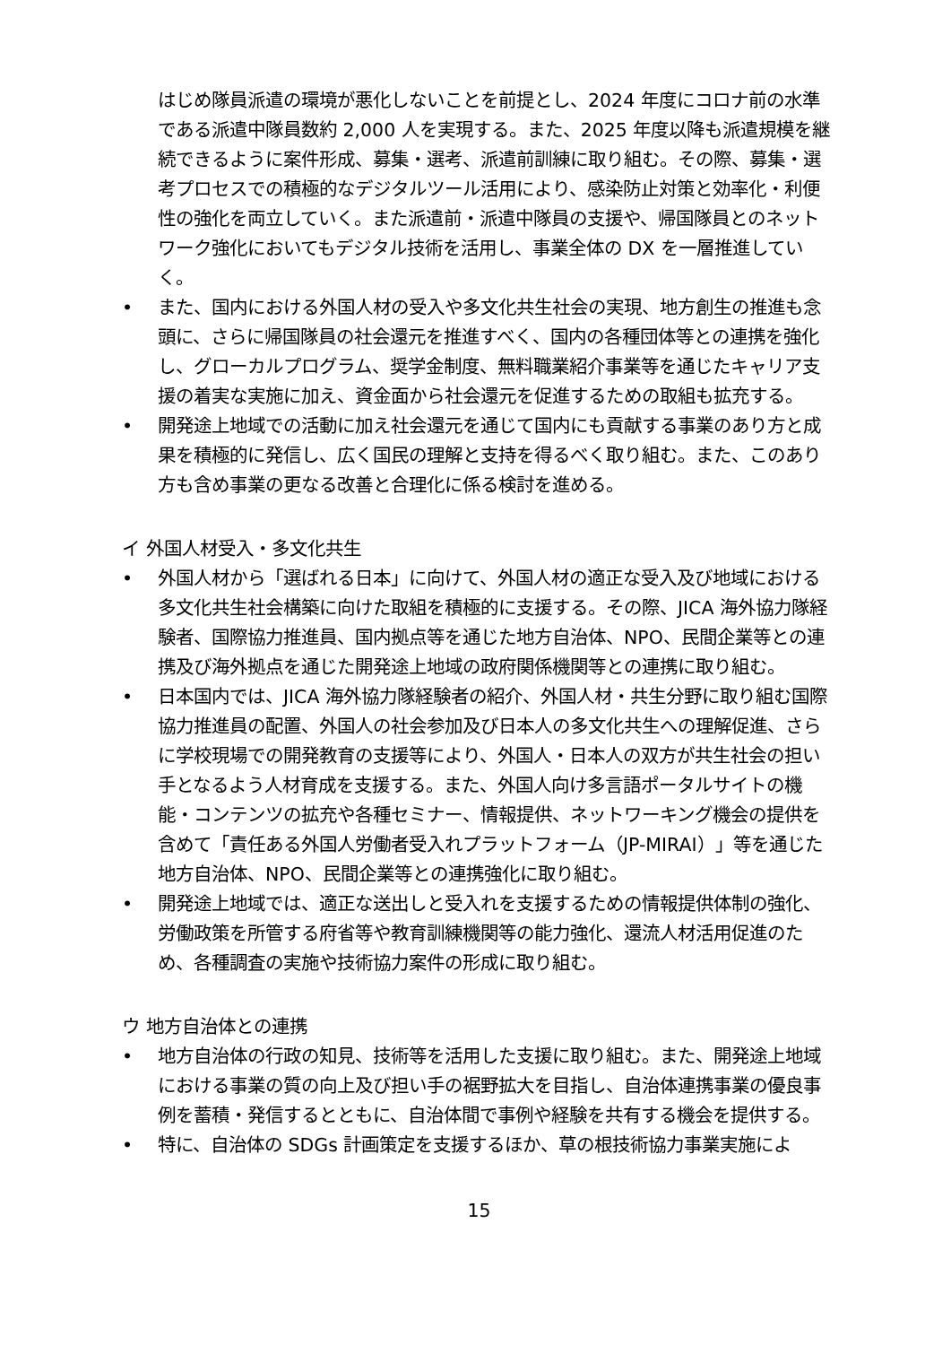はじめ隊員派遣の環境が悪化しないことを前提とし、2024 年度にコロナ前の水準である派遣中隊員数約 2,000 人を実現する。また、2025 年度以降も派遣規模を継続できるように案件形成、募集・選考、派遣前訓練に取り組む。その際、募集・選考プロセスでの積極的なデジタルツール活用により、感染防止対策と効率化・利便性の強化を両立していく。また派遣前・派遣中隊員の支援や、帰国隊員とのネットワーク強化においてもデジタル技術を活用し、事業全体の DX を一層推進していく。
• また、国内における外国人材の受入や多文化共生社会の実現、地方創生の推進も念頭に、さらに帰国隊員の社会還元を推進すべく、国内の各種団体等との連携を強化し、グローカルプログラム、奨学金制度、無料職業紹介事業等を通じたキャリア支援の着実な実施に加え、資金面から社会還元を促進するための取組も拡充する。
• 開発途上地域での活動に加え社会還元を通じて国内にも貢献する事業のあり方と成果を積極的に発信し、広く国民の理解と支持を得るべく取り組む。また、このあり方も含め事業の更なる改善と合理化に係る検討を進める。
イ 外国人材受入・多文化共生
• 外国人材から「選ばれる日本」に向けて、外国人材の適正な受入及び地域における多文化共生社会構築に向けた取組を積極的に支援する。その際、JICA 海外協力隊経験者、国際協力推進員、国内拠点等を通じた地方自治体、NPO、民間企業等との連携及び海外拠点を通じた開発途上地域の政府関係機関等との連携に取り組む。
• 日本国内では、JICA 海外協力隊経験者の紹介、外国人材・共生分野に取り組む国際協力推進員の配置、外国人の社会参加及び日本人の多文化共生への理解促進、さらに学校現場での開発教育の支援等により、外国人・日本人の双方が共生社会の担い手となるよう人材育成を支援する。また、外国人向け多言語ポータルサイトの機能・コンテンツの拡充や各種セミナー、情報提供、ネットワーキング機会の提供を含めて「責任ある外国人労働者受入れプラットフォーム（JP-MIRAI）」等を通じた地方自治体、NPO、民間企業等との連携強化に取り組む。
• 開発途上地域では、適正な送出しと受入れを支援するための情報提供体制の強化、労働政策を所管する府省等や教育訓練機関等の能力強化、還流人材活用促進のため、各種調査の実施や技術協力案件の形成に取り組む。
ウ 地方自治体との連携
• 地方自治体の行政の知見、技術等を活用した支援に取り組む。また、開発途上地域における事業の質の向上及び担い手の裾野拡大を目指し、自治体連携事業の優良事例を蓄積・発信するとともに、自治体間で事例や経験を共有する機会を提供する。
• 特に、自治体の SDGs 計画策定を支援するほか、草の根技術協力事業実施によ
15